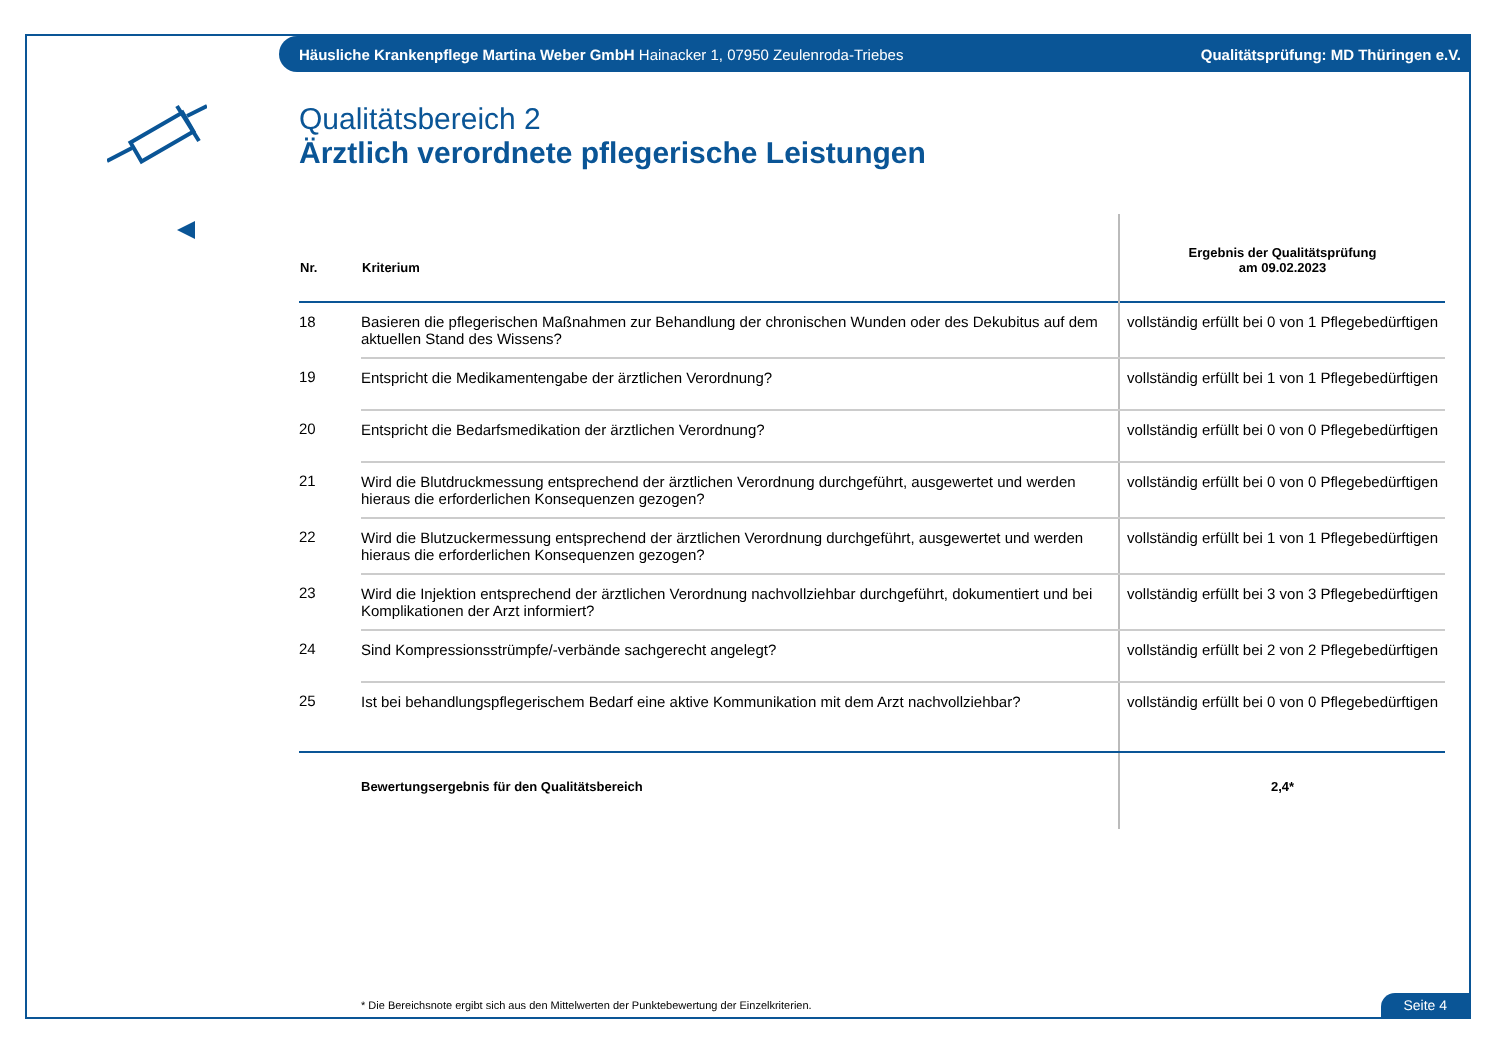Häusliche Krankenpflege Martina Weber GmbH Hainacker 1, 07950 Zeulenroda-Triebes Qualitätsprüfung: MD Thüringen e.V.
Qualitätsbereich 2
Ärztlich verordnete pflegerische Leistungen
| Nr. | Kriterium | Ergebnis der Qualitätsprüfung am 09.02.2023 |
| --- | --- | --- |
| 18 | Basieren die pflegerischen Maßnahmen zur Behandlung der chronischen Wunden oder des Dekubitus auf dem aktuellen Stand des Wissens? | vollständig erfüllt bei 0 von 1 Pflegebedürftigen |
| 19 | Entspricht die Medikamentengabe der ärztlichen Verordnung? | vollständig erfüllt bei 1 von 1 Pflegebedürftigen |
| 20 | Entspricht die Bedarfsmedikation der ärztlichen Verordnung? | vollständig erfüllt bei 0 von 0 Pflegebedürftigen |
| 21 | Wird die Blutdruckmessung entsprechend der ärztlichen Verordnung durchgeführt, ausgewertet und werden hieraus die erforderlichen Konsequenzen gezogen? | vollständig erfüllt bei 0 von 0 Pflegebedürftigen |
| 22 | Wird die Blutzuckermessung entsprechend der ärztlichen Verordnung durchgeführt, ausgewertet und werden hieraus die erforderlichen Konsequenzen gezogen? | vollständig erfüllt bei 1 von 1 Pflegebedürftigen |
| 23 | Wird die Injektion entsprechend der ärztlichen Verordnung nachvollziehbar durchgeführt, dokumentiert und bei Komplikationen der Arzt informiert? | vollständig erfüllt bei 3 von 3 Pflegebedürftigen |
| 24 | Sind Kompressionsstrümpfe/-verbände sachgerecht angelegt? | vollständig erfüllt bei 2 von 2 Pflegebedürftigen |
| 25 | Ist bei behandlungspflegerischem Bedarf eine aktive Kommunikation mit dem Arzt nachvollziehbar? | vollständig erfüllt bei 0 von 0 Pflegebedürftigen |
| | Bewertungsergebnis für den Qualitätsbereich | 2,4* |
* Die Bereichsnote ergibt sich aus den Mittelwerten der Punktebewertung der Einzelkriterien.
Seite 4